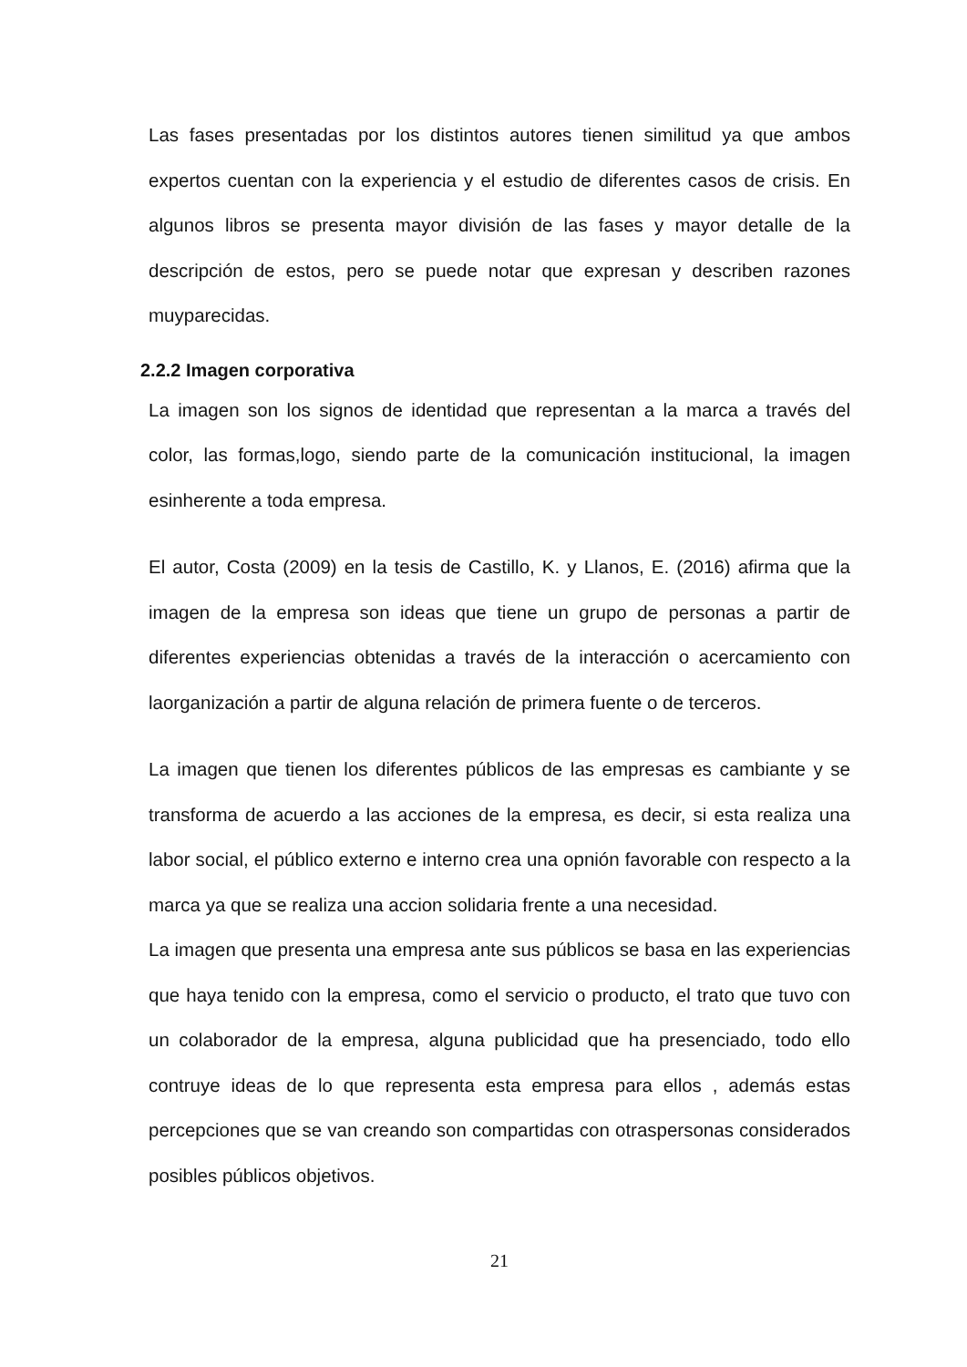Las fases presentadas por los distintos autores tienen similitud ya que ambos expertos cuentan con la experiencia y el estudio de diferentes casos de crisis. En algunos libros se presenta mayor división de las fases y mayor detalle de la descripción de estos, pero se puede notar que expresan y describen razones muyparecidas.
2.2.2 Imagen corporativa
La imagen son los signos de identidad que representan a la marca a través del color, las formas,logo, siendo parte de la comunicación institucional, la imagen esinherente a toda empresa.
El autor, Costa (2009) en la tesis de Castillo, K. y Llanos, E. (2016) afirma que la imagen de la empresa son ideas que tiene un grupo de personas a partir de diferentes experiencias obtenidas a través de la interacción o acercamiento con laorganización a partir de alguna relación de primera fuente o de terceros.
La imagen que tienen los diferentes públicos de las empresas es cambiante y se transforma de acuerdo a las acciones de la empresa, es decir, si esta realiza una labor social, el público externo e interno crea una opnión favorable con respecto a la marca ya que se realiza una accion solidaria frente a una necesidad.
La imagen que presenta una empresa ante sus públicos se basa en las experiencias que haya tenido con la empresa, como el servicio o producto, el trato que tuvo con un colaborador de la empresa, alguna publicidad que ha presenciado, todo ello contruye ideas de lo que representa esta empresa para ellos , además estas percepciones que se van creando son compartidas con otraspersonas considerados posibles públicos objetivos.
21